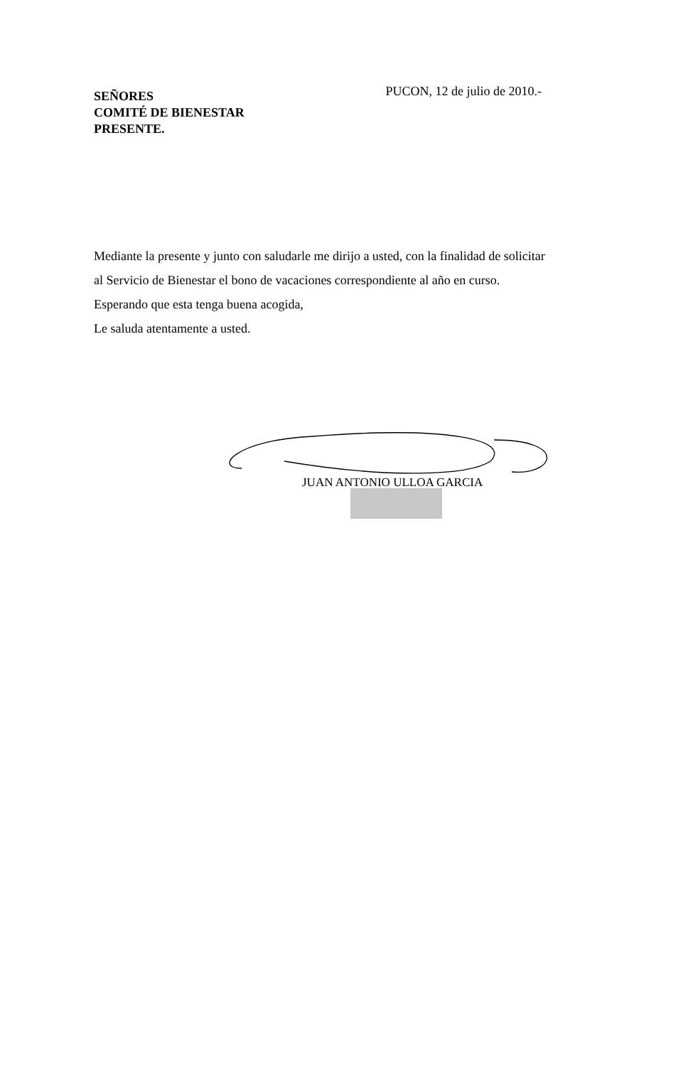SEÑORES
COMITÉ DE BIENESTAR
PRESENTE.
PUCON, 12 de julio de 2010.-
Mediante la presente y junto con saludarle me dirijo a usted, con la finalidad de solicitar
al Servicio de Bienestar el bono de vacaciones correspondiente al año en curso.
Esperando que esta tenga buena acogida,
Le saluda atentamente a usted.
JUAN ANTONIO ULLOA GARCIA